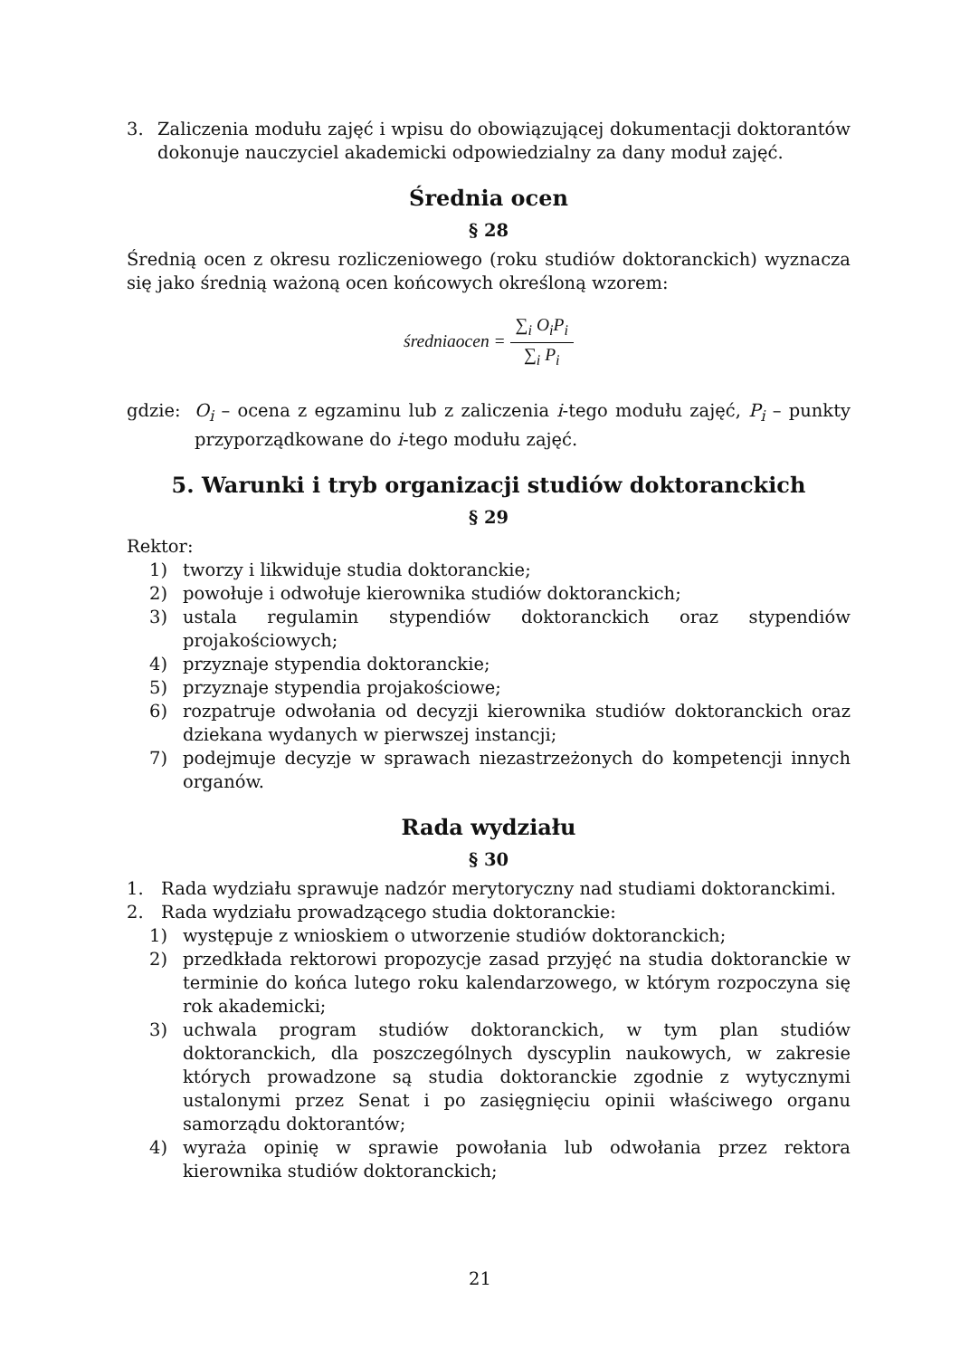3. Zaliczenia modułu zajęć i wpisu do obowiązującej dokumentacji doktorantów dokonuje nauczyciel akademicki odpowiedzialny za dany moduł zajęć.
Średnia ocen
§ 28
Średnią ocen z okresu rozliczeniowego (roku studiów doktoranckich) wyznacza się jako średnią ważoną ocen końcowych określoną wzorem:
średniaocen =
∑<sub>i</sub> O<sub>i</sub>P<sub>i</sub>
∑<sub>i</sub> P<sub>i</sub>
gdzie: O<sub>i</sub> – ocena z egzaminu lub z zaliczenia i-tego modułu zajęć, P<sub>i</sub> – punkty przyporządkowane do i-tego modułu zajęć.
5. Warunki i tryb organizacji studiów doktoranckich
§ 29
Rektor:
1) tworzy i likwiduje studia doktoranckie;
2) powołuje i odwołuje kierownika studiów doktoranckich;
3) ustala regulamin stypendiów doktoranckich oraz stypendiów projakościowych;
4) przyznaje stypendia doktoranckie;
5) przyznaje stypendia projakościowe;
6) rozpatruje odwołania od decyzji kierownika studiów doktoranckich oraz dziekana wydanych w pierwszej instancji;
7) podejmuje decyzje w sprawach niezastrzeżonych do kompetencji innych organów.
Rada wydziału
§ 30
1. Rada wydziału sprawuje nadzór merytoryczny nad studiami doktoranckimi.
2. Rada wydziału prowadzącego studia doktoranckie:
1) występuje z wnioskiem o utworzenie studiów doktoranckich;
2) przedkłada rektorowi propozycje zasad przyjęć na studia doktoranckie w terminie do końca lutego roku kalendarzowego, w którym rozpoczyna się rok akademicki;
3) uchwala program studiów doktoranckich, w tym plan studiów doktoranckich, dla poszczególnych dyscyplin naukowych, w zakresie których prowadzone są studia doktoranckie zgodnie z wytycznymi ustalonymi przez Senat i po zasięgnięciu opinii właściwego organu samorządu doktorantów;
4) wyraża opinię w sprawie powołania lub odwołania przez rektora kierownika studiów doktoranckich;
21